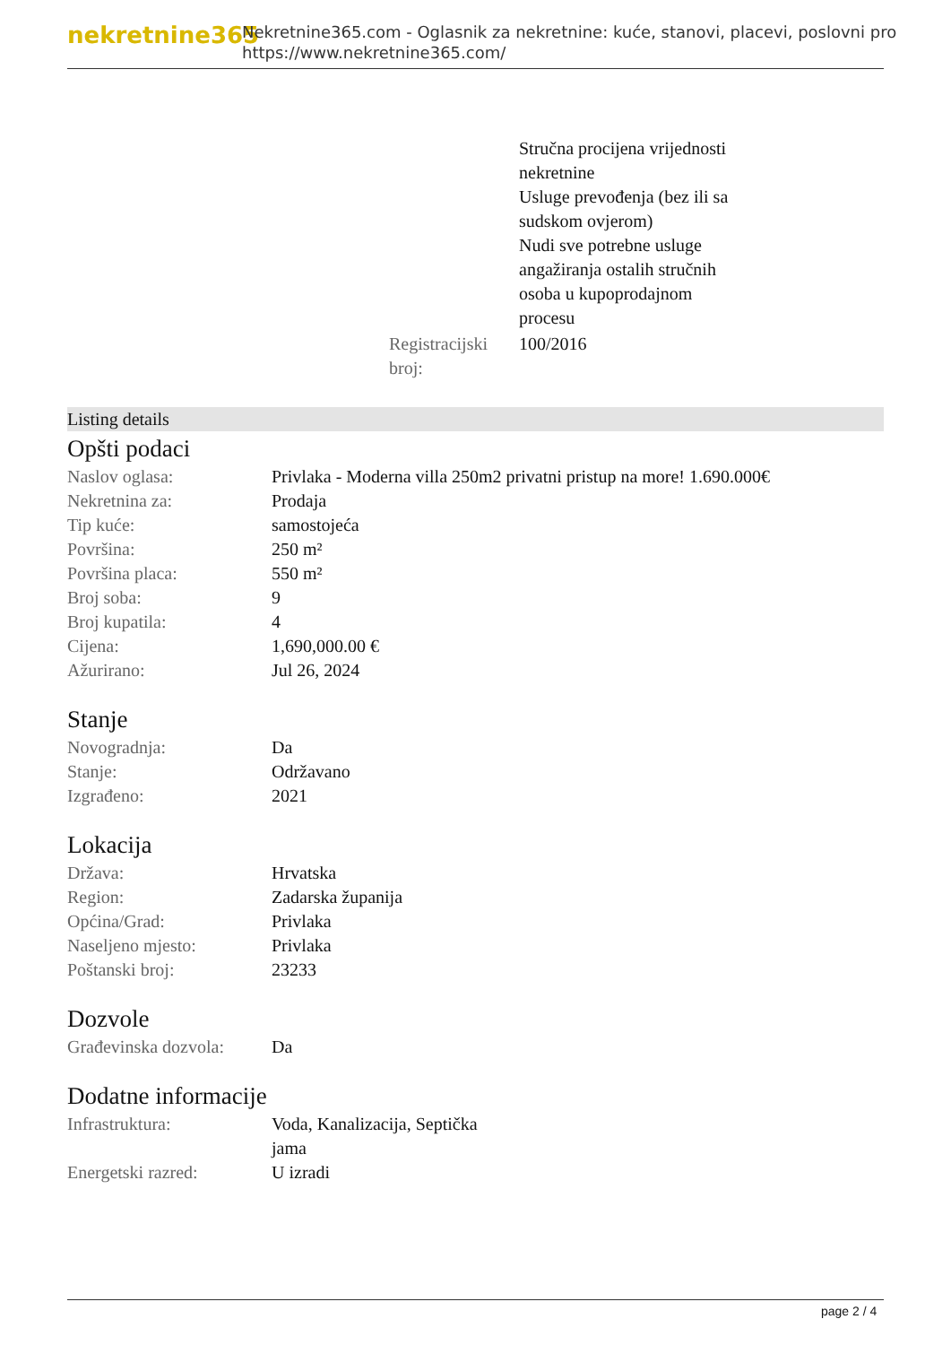nekretnine365
Nekretnine365.com - Oglasnik za nekretnine: kuće, stanovi, placevi, poslovni pro
https://www.nekretnine365.com/
| | Stručna procijena vrijednosti nekretnine Usluge prevođenja (bez ili sa sudskom ovjerom) Nudi sve potrebne usluge angažiranja ostalih stručnih osoba u kupoprodajnom procesu |
| Registracijski broj: | 100/2016 |
Listing details
Opšti podaci
| Naslov oglasa: | Privlaka - Moderna villa 250m2 privatni pristup na more! 1.690.000€ |
| Nekretnina za: | Prodaja |
| Tip kuće: | samostojeća |
| Površina: | 250 m² |
| Površina placa: | 550 m² |
| Broj soba: | 9 |
| Broj kupatila: | 4 |
| Cijena: | 1,690,000.00 € |
| Ažurirano: | Jul 26, 2024 |
Stanje
| Novogradnja: | Da |
| Stanje: | Održavano |
| Izgrađeno: | 2021 |
Lokacija
| Država: | Hrvatska |
| Region: | Zadarska županija |
| Općina/Grad: | Privlaka |
| Naseljeno mjesto: | Privlaka |
| Poštanski broj: | 23233 |
Dozvole
| Građevinska dozvola: | Da |
Dodatne informacije
| Infrastruktura: | Voda, Kanalizacija, Septička jama |
| Energetski razred: | U izradi |
page 2 / 4